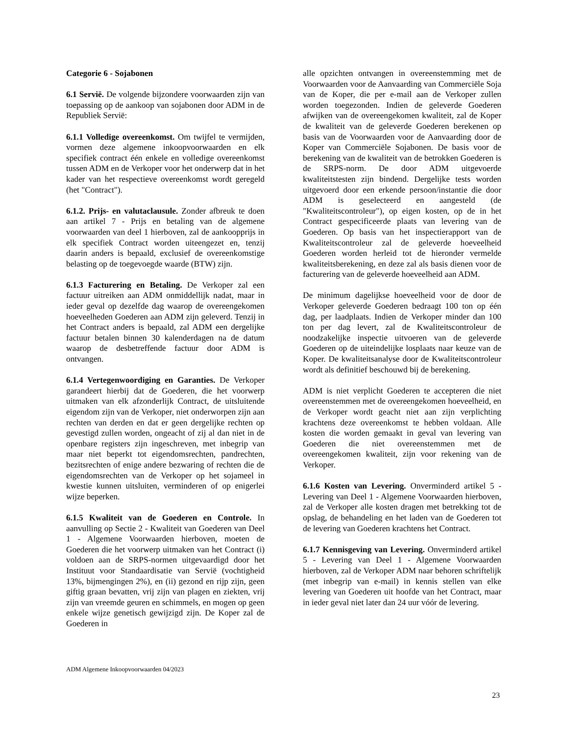Categorie 6 - Sojabonen
6.1 Servië. De volgende bijzondere voorwaarden zijn van toepassing op de aankoop van sojabonen door ADM in de Republiek Servië:
6.1.1 Volledige overeenkomst. Om twijfel te vermijden, vormen deze algemene inkoopvoorwaarden en elk specifiek contract één enkele en volledige overeenkomst tussen ADM en de Verkoper voor het onderwerp dat in het kader van het respectieve overeenkomst wordt geregeld (het "Contract").
6.1.2. Prijs- en valutaclausule. Zonder afbreuk te doen aan artikel 7 - Prijs en betaling van de algemene voorwaarden van deel 1 hierboven, zal de aankoopprijs in elk specifiek Contract worden uiteengezet en, tenzij daarin anders is bepaald, exclusief de overeenkomstige belasting op de toegevoegde waarde (BTW) zijn.
6.1.3 Facturering en Betaling. De Verkoper zal een factuur uitreiken aan ADM onmiddellijk nadat, maar in ieder geval op dezelfde dag waarop de overeengekomen hoeveelheden Goederen aan ADM zijn geleverd. Tenzij in het Contract anders is bepaald, zal ADM een dergelijke factuur betalen binnen 30 kalenderdagen na de datum waarop de desbetreffende factuur door ADM is ontvangen.
6.1.4 Vertegenwoordiging en Garanties. De Verkoper garandeert hierbij dat de Goederen, die het voorwerp uitmaken van elk afzonderlijk Contract, de uitsluitende eigendom zijn van de Verkoper, niet onderworpen zijn aan rechten van derden en dat er geen dergelijke rechten op gevestigd zullen worden, ongeacht of zij al dan niet in de openbare registers zijn ingeschreven, met inbegrip van maar niet beperkt tot eigendomsrechten, pandrechten, bezitsrechten of enige andere bezwaring of rechten die de eigendomsrechten van de Verkoper op het sojameel in kwestie kunnen uitsluiten, verminderen of op enigerlei wijze beperken.
6.1.5 Kwaliteit van de Goederen en Controle. In aanvulling op Sectie 2 - Kwaliteit van Goederen van Deel 1 - Algemene Voorwaarden hierboven, moeten de Goederen die het voorwerp uitmaken van het Contract (i) voldoen aan de SRPS-normen uitgevaardigd door het Instituut voor Standaardisatie van Servië (vochtigheid 13%, bijmengingen 2%), en (ii) gezond en rijp zijn, geen giftig graan bevatten, vrij zijn van plagen en ziekten, vrij zijn van vreemde geuren en schimmels, en mogen op geen enkele wijze genetisch gewijzigd zijn. De Koper zal de Goederen in
alle opzichten ontvangen in overeenstemming met de Voorwaarden voor de Aanvaarding van Commerciële Soja van de Koper, die per e-mail aan de Verkoper zullen worden toegezonden. Indien de geleverde Goederen afwijken van de overeengekomen kwaliteit, zal de Koper de kwaliteit van de geleverde Goederen berekenen op basis van de Voorwaarden voor de Aanvaarding door de Koper van Commerciële Sojabonen. De basis voor de berekening van de kwaliteit van de betrokken Goederen is de SRPS-norm. De door ADM uitgevoerde kwaliteitstesten zijn bindend. Dergelijke tests worden uitgevoerd door een erkende persoon/instantie die door ADM is geselecteerd en aangesteld (de "Kwaliteitscontroleur"), op eigen kosten, op de in het Contract gespecificeerde plaats van levering van de Goederen. Op basis van het inspectierapport van de Kwaliteitscontroleur zal de geleverde hoeveelheid Goederen worden herleid tot de hieronder vermelde kwaliteitsberekening, en deze zal als basis dienen voor de facturering van de geleverde hoeveelheid aan ADM.
De minimum dagelijkse hoeveelheid voor de door de Verkoper geleverde Goederen bedraagt 100 ton op één dag, per laadplaats. Indien de Verkoper minder dan 100 ton per dag levert, zal de Kwaliteitscontroleur de noodzakelijke inspectie uitvoeren van de geleverde Goederen op de uiteindelijke losplaats naar keuze van de Koper. De kwaliteitsanalyse door de Kwaliteitscontroleur wordt als definitief beschouwd bij de berekening.
ADM is niet verplicht Goederen te accepteren die niet overeenstemmen met de overeengekomen hoeveelheid, en de Verkoper wordt geacht niet aan zijn verplichting krachtens deze overeenkomst te hebben voldaan. Alle kosten die worden gemaakt in geval van levering van Goederen die niet overeenstemmen met de overeengekomen kwaliteit, zijn voor rekening van de Verkoper.
6.1.6 Kosten van Levering. Onverminderd artikel 5 - Levering van Deel 1 - Algemene Voorwaarden hierboven, zal de Verkoper alle kosten dragen met betrekking tot de opslag, de behandeling en het laden van de Goederen tot de levering van Goederen krachtens het Contract.
6.1.7 Kennisgeving van Levering. Onverminderd artikel 5 - Levering van Deel 1 - Algemene Voorwaarden hierboven, zal de Verkoper ADM naar behoren schriftelijk (met inbegrip van e-mail) in kennis stellen van elke levering van Goederen uit hoofde van het Contract, maar in ieder geval niet later dan 24 uur vóór de levering.
ADM Algemene Inkoopvoorwaarden 04/2023
23